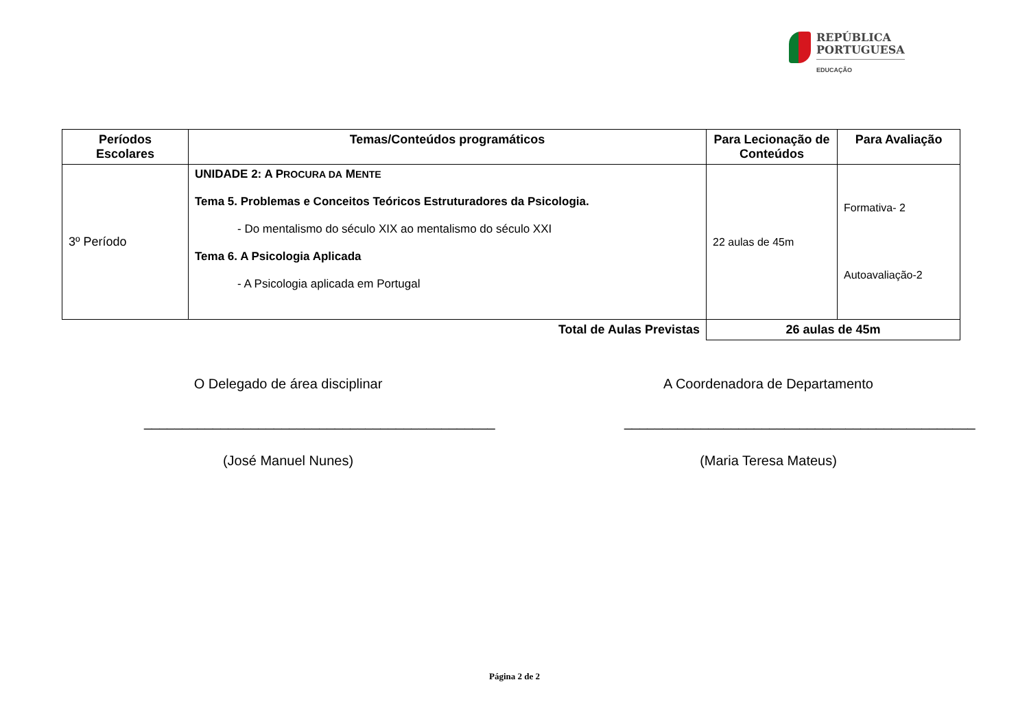REPÚBLICA
PORTUGUESA
EDUCAÇÃO
| Períodos Escolares | Temas/Conteúdos programáticos | Para Lecionação de Conteúdos | Para Avaliação |
| --- | --- | --- | --- |
| 3º Período | UNIDADE 2: A P ROCURA DA M ENTE Tema 5. Problemas e Conceitos Teóricos Estruturadores da Psicologia. - Do mentalismo do século XIX ao mentalismo do século XXI Tema 6. A Psicologia Aplicada - A Psicologia aplicada em Portugal | 22 aulas de 45m | Formativa- 2 Autoavaliação-2 |
| Total de Aulas Previstas | | 26 aulas de 45m | |
O Delegado de área disciplinar
______________________________________________
(José Manuel Nunes)
A Coordenadora de Departamento
______________________________________________
(Maria Teresa Mateus)
Página 2 de 2